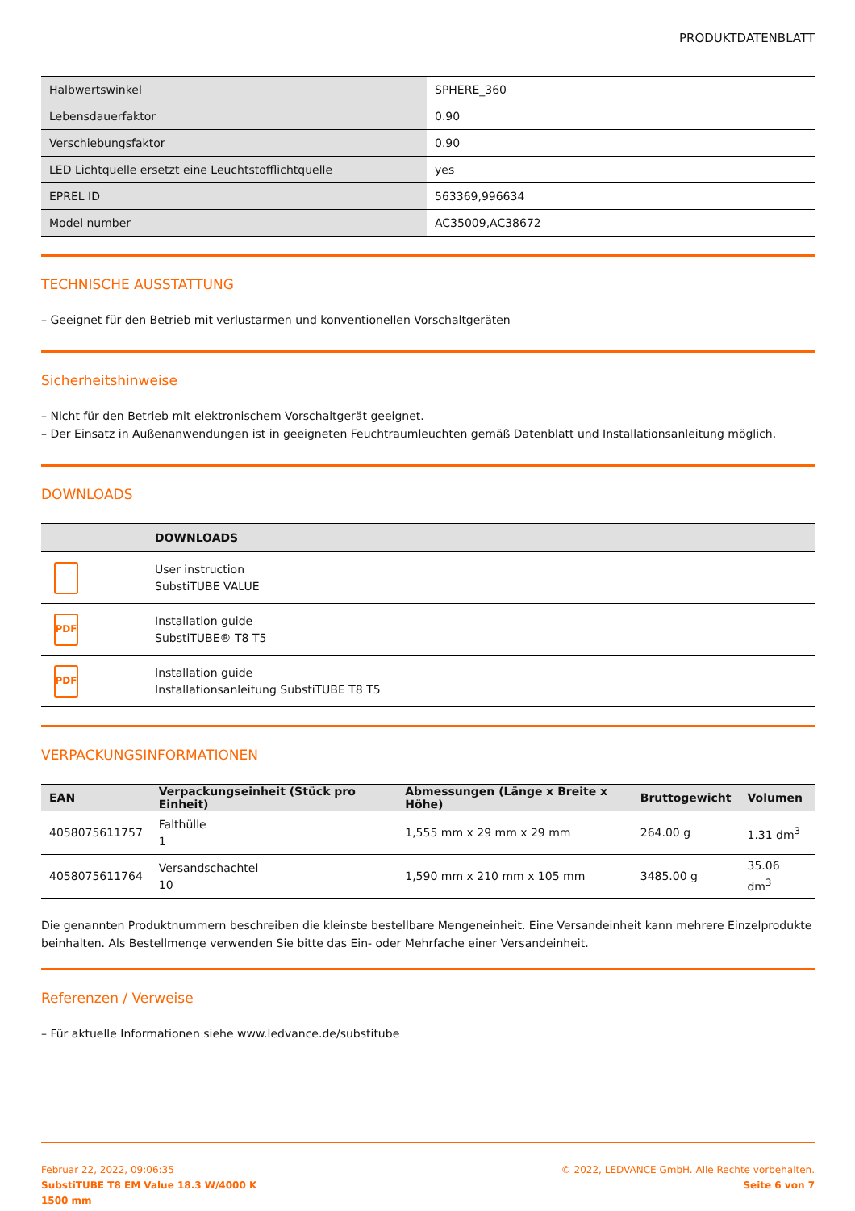PRODUKTDATENBLATT
| Halbwertswinkel | SPHERE_360 |
| Lebensdauerfaktor | 0.90 |
| Verschiebungsfaktor | 0.90 |
| LED Lichtquelle ersetzt eine Leuchtstofflichtquelle | yes |
| EPREL ID | 563369,996634 |
| Model number | AC35009,AC38672 |
TECHNISCHE AUSSTATTUNG
– Geeignet für den Betrieb mit verlustarmen und konventionellen Vorschaltgeräten
Sicherheitshinweise
– Nicht für den Betrieb mit elektronischem Vorschaltgerät geeignet.
– Der Einsatz in Außenanwendungen ist in geeigneten Feuchtraumleuchten gemäß Datenblatt und Installationsanleitung möglich.
DOWNLOADS
| | DOWNLOADS |
| --- | --- |
| | User instruction SubstiTUBE VALUE |
| PDF | Installation guide SubstiTUBE® T8 T5 |
| PDF | Installation guide Installationsanleitung SubstiTUBE T8 T5 |
VERPACKUNGSINFORMATIONEN
| EAN | Verpackungseinheit (Stück pro Einheit) | Abmessungen (Länge x Breite x Höhe) | Bruttogewicht | Volumen |
| --- | --- | --- | --- | --- |
| 4058075611757 | Falthülle 1 | 1,555 mm x 29 mm x 29 mm | 264.00 g | 1.31 dm<sup>3</sup> |
| 4058075611764 | Versandschachtel 10 | 1,590 mm x 210 mm x 105 mm | 3485.00 g | 35.06 dm<sup>3</sup> |
Die genannten Produktnummern beschreiben die kleinste bestellbare Mengeneinheit. Eine Versandeinheit kann mehrere Einzelprodukte beinhalten. Als Bestellmenge verwenden Sie bitte das Ein- oder Mehrfache einer Versandeinheit.
Referenzen / Verweise
– Für aktuelle Informationen siehe www.ledvance.de/substitube
Februar 22, 2022, 09:06:35
SubstiTUBE T8 EM Value 18.3 W/4000 K
1500 mm
© 2022, LEDVANCE GmbH. Alle Rechte vorbehalten.
Seite 6 von 7